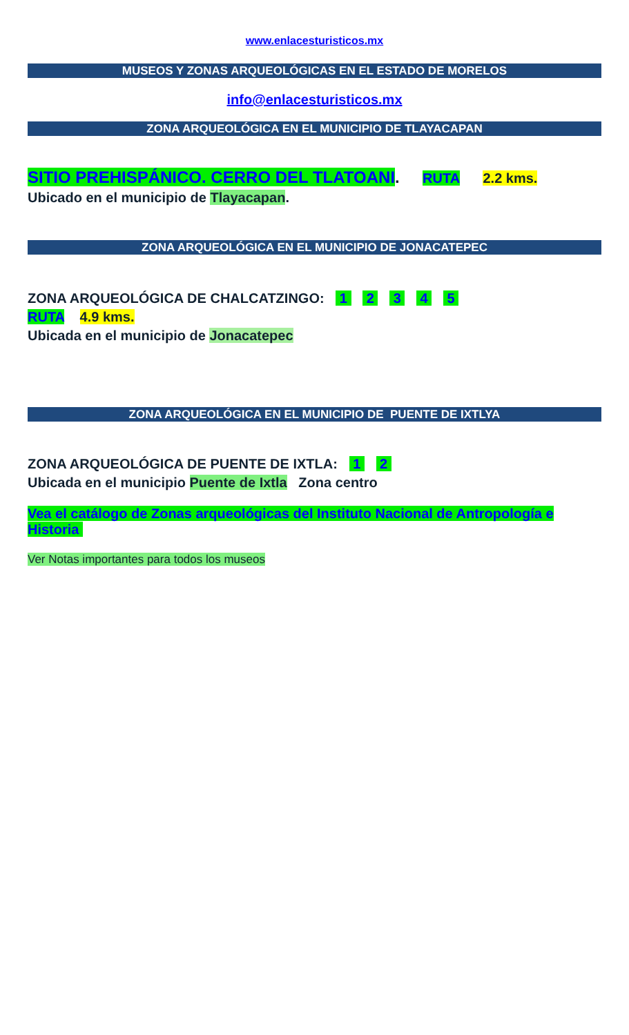www.enlacesturisticos.mx
MUSEOS Y ZONAS ARQUEOLÓGICAS EN EL ESTADO DE MORELOS
info@enlacesturisticos.mx
ZONA ARQUEOLÓGICA EN EL MUNICIPIO DE TLAYACAPAN
SITIO PREHISPÁNICO. CERRO DEL TLATOANI. RUTA 2.2 kms.
Ubicado en el municipio de Tlayacapan.
ZONA ARQUEOLÓGICA EN EL MUNICIPIO DE JONACATEPEC
ZONA ARQUEOLÓGICA DE CHALCATZINGO: 1 2 3 4 5
RUTA 4.9 kms.
Ubicada en el municipio de Jonacatepec
ZONA ARQUEOLÓGICA EN EL MUNICIPIO DE PUENTE DE IXTLYA
ZONA ARQUEOLÓGICA DE PUENTE DE IXTLA: 1 2
Ubicada en el municipio Puente de Ixtla Zona centro
Vea el catálogo de Zonas arqueológicas del Instituto Nacional de Antropología e Historia
Ver Notas importantes para todos los museos